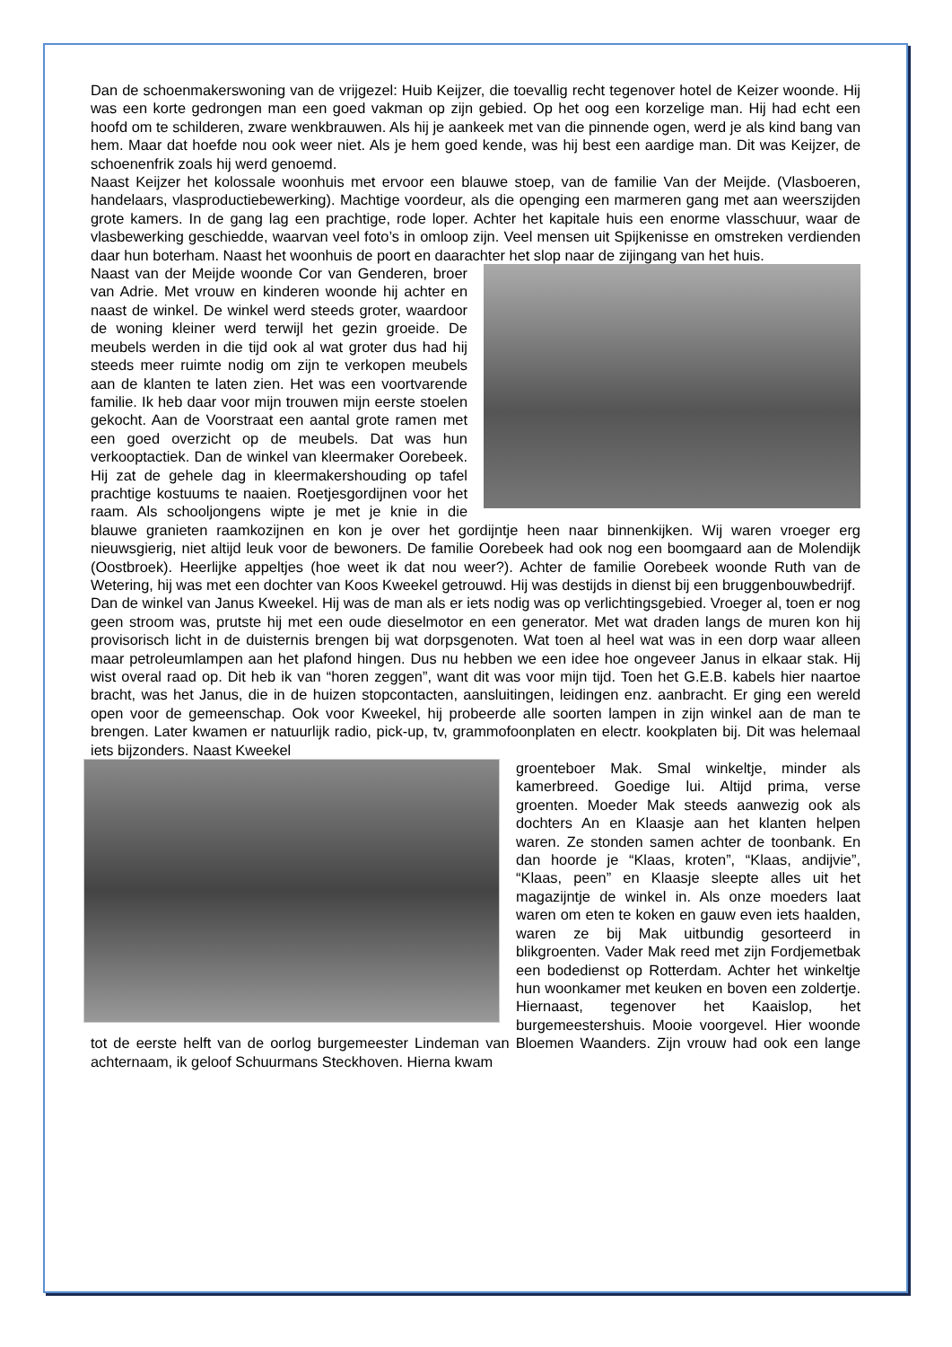Dan de schoenmakerswoning van de vrijgezel: Huib Keijzer, die toevallig recht tegenover hotel de Keizer woonde. Hij was een korte gedrongen man een goed vakman op zijn gebied. Op het oog een korzelige man. Hij had echt een hoofd om te schilderen, zware wenkbrauwen. Als hij je aankeek met van die pinnende ogen, werd je als kind bang van hem. Maar dat hoefde nou ook weer niet. Als je hem goed kende, was hij best een aardige man. Dit was Keijzer, de schoenenfrik zoals hij werd genoemd.
Naast Keijzer het kolossale woonhuis met ervoor een blauwe stoep, van de familie Van der Meijde. (Vlasboeren, handelaars, vlasproductiebewerking). Machtige voordeur, als die openging een marmeren gang met aan weerszijden grote kamers. In de gang lag een prachtige, rode loper. Achter het kapitale huis een enorme vlasschuur, waar de vlasbewerking geschiedde, waarvan veel foto’s in omloop zijn. Veel mensen uit Spijkenisse en omstreken verdienden daar hun boterham. Naast het woonhuis de poort en daarachter het slop naar de zijingang van het huis.
Naast van der Meijde woonde Cor van Genderen, broer van Adrie. Met vrouw en kinderen woonde hij achter en naast de winkel. De winkel werd steeds groter, waardoor de woning kleiner werd terwijl het gezin groeide. De meubels werden in die tijd ook al wat groter dus had hij steeds meer ruimte nodig om zijn te verkopen meubels aan de klanten te laten zien. Het was een voortvarende familie. Ik heb daar voor mijn trouwen mijn eerste stoelen gekocht. Aan de Voorstraat een aantal grote ramen met een goed overzicht op de meubels. Dat was hun verkooptactiek. Dan de winkel van kleermaker Oorebeek. Hij zat de gehele dag in kleermakershouding op tafel prachtige kostuums te naaien. Roetjesgordijnen voor het raam. Als schooljongens wipte je met je knie in die blauwe granieten raamkozijnen en kon je over het gordijntje heen naar binnenkijken. Wij waren vroeger erg nieuwsgierig, niet altijd leuk voor de bewoners. De familie Oorebeek had ook nog een boomgaard aan de Molendijk (Oostbroek). Heerlijke appeltjes (hoe weet ik dat nou weer?). Achter de familie Oorebeek woonde Ruth van de Wetering, hij was met een dochter van Koos Kweekel getrouwd. Hij was destijds in dienst bij een bruggenbouwbedrijf.
Dan de winkel van Janus Kweekel. Hij was de man als er iets nodig was op verlichtingsgebied. Vroeger al, toen er nog geen stroom was, prutste hij met een oude dieselmotor en een generator. Met wat draden langs de muren kon hij provisorisch licht in de duisternis brengen bij wat dorpsgenoten. Wat toen al heel wat was in een dorp waar alleen maar petroleumlampen aan het plafond hingen. Dus nu hebben we een idee hoe ongeveer Janus in elkaar stak. Hij wist overal raad op. Dit heb ik van “horen zeggen”, want dit was voor mijn tijd. Toen het G.E.B. kabels hier naartoe bracht, was het Janus, die in de huizen stopcontacten, aansluitingen, leidingen enz. aanbracht. Er ging een wereld open voor de gemeenschap. Ook voor Kweekel, hij probeerde alle soorten lampen in zijn winkel aan de man te brengen. Later kwamen er natuurlijk radio, pick-up, tv, grammofoonplaten en electr. kookplaten bij. Dit was helemaal iets bijzonders. Naast Kweekel
groenteboer Mak. Smal winkeltje, minder als kamerbreed. Goedige lui. Altijd prima, verse groenten. Moeder Mak steeds aanwezig ook als dochters An en Klaasje aan het klanten helpen waren. Ze stonden samen achter de toonbank. En dan hoorde je “Klaas, kroten”, “Klaas, andijvie”, “Klaas, peen” en Klaasje sleepte alles uit het magazijntje de winkel in. Als onze moeders laat waren om eten te koken en gauw even iets haalden, waren ze bij Mak uitbundig gesorteerd in blikgroenten. Vader Mak reed met zijn Fordjemetbak een bodedienst op Rotterdam. Achter het winkeltje hun woonkamer met keuken en boven een zoldertje. Hiernaast, tegenover het Kaaislop, het burgemeestershuis. Mooie voorgevel. Hier woonde tot de eerste helft van de oorlog burgemeester Lindeman van Bloemen Waanders. Zijn vrouw had ook een lange achternaam, ik geloof Schuurmans Steckhoven. Hierna kwam